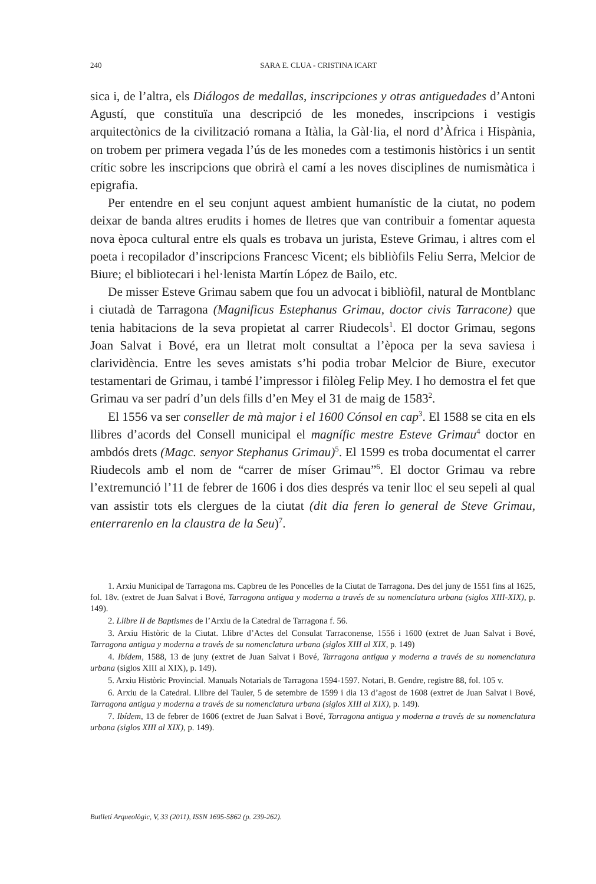240
SARA E. CLUA - CRISTINA ICART
sica i, de l’altra, els Diálogos de medallas, inscripciones y otras antiguedades d’Antoni Agustí, que constituïa una descripció de les monedes, inscripcions i vestigis arquitectònics de la civilització romana a Itàlia, la Gàl·lia, el nord d’Àfrica i Hispània, on trobem per primera vegada l’ús de les monedes com a testimonis històrics i un sentit crític sobre les inscripcions que obrirà el camí a les noves disciplines de numismàtica i epigrafia.
Per entendre en el seu conjunt aquest ambient humanístic de la ciutat, no podem deixar de banda altres erudits i homes de lletres que van contribuir a fomentar aquesta nova època cultural entre els quals es trobava un jurista, Esteve Grimau, i altres com el poeta i recopilador d’inscripcions Francesc Vicent; els bibliòfils Feliu Serra, Melcior de Biure; el bibliotecari i hel·lenista Martín López de Bailo, etc.
De misser Esteve Grimau sabem que fou un advocat i bibliòfil, natural de Montblanc i ciutadà de Tarragona (Magnificus Estephanus Grimau, doctor civis Tarracone) que tenia habitacions de la seva propietat al carrer Riudecols<sup>1</sup>. El doctor Grimau, segons Joan Salvat i Bové, era un lletrat molt consultat a l’època per la seva saviesa i clarividència. Entre les seves amistats s’hi podia trobar Melcior de Biure, executor testamentari de Grimau, i també l’impressor i filòleg Felip Mey. I ho demostra el fet que Grimau va ser padrí d’un dels fills d’en Mey el 31 de maig de 1583<sup>2</sup>.
El 1556 va ser conseller de mà major i el 1600 Cónsol en cap<sup>3</sup>. El 1588 se cita en els llibres d’acords del Consell municipal el magnífic mestre Esteve Grimau<sup>4</sup> doctor en ambdós drets (Magc. senyor Stephanus Grimau)<sup>5</sup>. El 1599 es troba documentat el carrer Riudecols amb el nom de “carrer de míser Grimau”<sup>6</sup>. El doctor Grimau va rebre l’extremunció l’11 de febrer de 1606 i dos dies després va tenir lloc el seu sepeli al qual van assistir tots els clergues de la ciutat (dit dia feren lo general de Steve Grimau, enterrarenlo en la claustra de la Seu)<sup>7</sup>.
1. Arxiu Municipal de Tarragona ms. Capbreu de les Poncelles de la Ciutat de Tarragona. Des del juny de 1551 fins al 1625, fol. 18v. (extret de Juan Salvat i Bové, Tarragona antigua y moderna a través de su nomenclatura urbana (siglos XIII-XIX), p. 149).
2. Llibre II de Baptismes de l’Arxiu de la Catedral de Tarragona f. 56.
3. Arxiu Històric de la Ciutat. Llibre d’Actes del Consulat Tarraconense, 1556 i 1600 (extret de Juan Salvat i Bové, Tarragona antigua y moderna a través de su nomenclatura urbana (siglos XIII al XIX, p. 149)
4. Ibídem, 1588, 13 de juny (extret de Juan Salvat i Bové, Tarragona antigua y moderna a través de su nomenclatura urbana (siglos XIII al XIX), p. 149).
5. Arxiu Històric Provincial. Manuals Notarials de Tarragona 1594-1597. Notari, B. Gendre, registre 88, fol. 105 v.
6. Arxiu de la Catedral. Llibre del Tauler, 5 de setembre de 1599 i dia 13 d’agost de 1608 (extret de Juan Salvat i Bové, Tarragona antigua y moderna a través de su nomenclatura urbana (siglos XIII al XIX), p. 149).
7. Ibídem, 13 de febrer de 1606 (extret de Juan Salvat i Bové, Tarragona antigua y moderna a través de su nomenclatura urbana (siglos XIII al XIX), p. 149).
Butlletí Arqueològic, V, 33 (2011), ISSN 1695-5862 (p. 239-262).